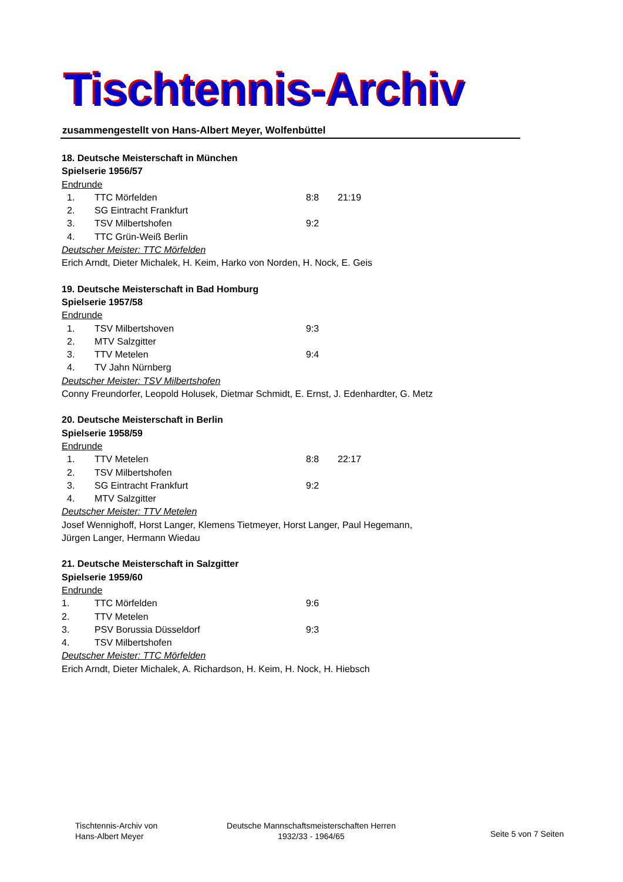Tischtennis-Archiv
zusammengestellt von Hans-Albert Meyer, Wolfenbüttel
18. Deutsche Meisterschaft in München
Spielserie 1956/57
Endrunde
| 1. | TTC Mörfelden | 8:8 | 21:19 |
| 2. | SG Eintracht Frankfurt | | |
| 3. | TSV Milbertshofen | 9:2 | |
| 4. | TTC Grün-Weiß Berlin | | |
Deutscher Meister: TTC Mörfelden
Erich Arndt, Dieter Michalek, H. Keim, Harko von Norden, H. Nock, E. Geis
19. Deutsche Meisterschaft in Bad Homburg
Spielserie 1957/58
Endrunde
| 1. | TSV Milbertshoven | 9:3 |
| 2. | MTV Salzgitter | |
| 3. | TTV Metelen | 9:4 |
| 4. | TV Jahn Nürnberg | |
Deutscher Meister: TSV Milbertshofen
Conny Freundorfer, Leopold Holusek, Dietmar Schmidt, E. Ernst, J. Edenhardter, G. Metz
20. Deutsche Meisterschaft in Berlin
Spielserie 1958/59
Endrunde
| 1. | TTV Metelen | 8:8 | 22:17 |
| 2. | TSV Milbertshofen | | |
| 3. | SG Eintracht Frankfurt | 9:2 | |
| 4. | MTV Salzgitter | | |
Deutscher Meister: TTV Metelen
Josef Wennighoff, Horst Langer, Klemens Tietmeyer, Horst Langer, Paul Hegemann,
Jürgen Langer, Hermann Wiedau
21. Deutsche Meisterschaft in Salzgitter
Spielserie 1959/60
Endrunde
| 1. | TTC Mörfelden | 9:6 |
| 2. | TTV Metelen | |
| 3. | PSV Borussia Düsseldorf | 9:3 |
| 4. | TSV Milbertshofen | |
Deutscher Meister: TTC Mörfelden
Erich Arndt, Dieter Michalek, A. Richardson, H. Keim, H. Nock, H. Hiebsch
Tischtennis-Archiv von
Hans-Albert Meyer
Deutsche Mannschaftsmeisterschaften Herren
1932/33 - 1964/65
Seite 5 von 7 Seiten